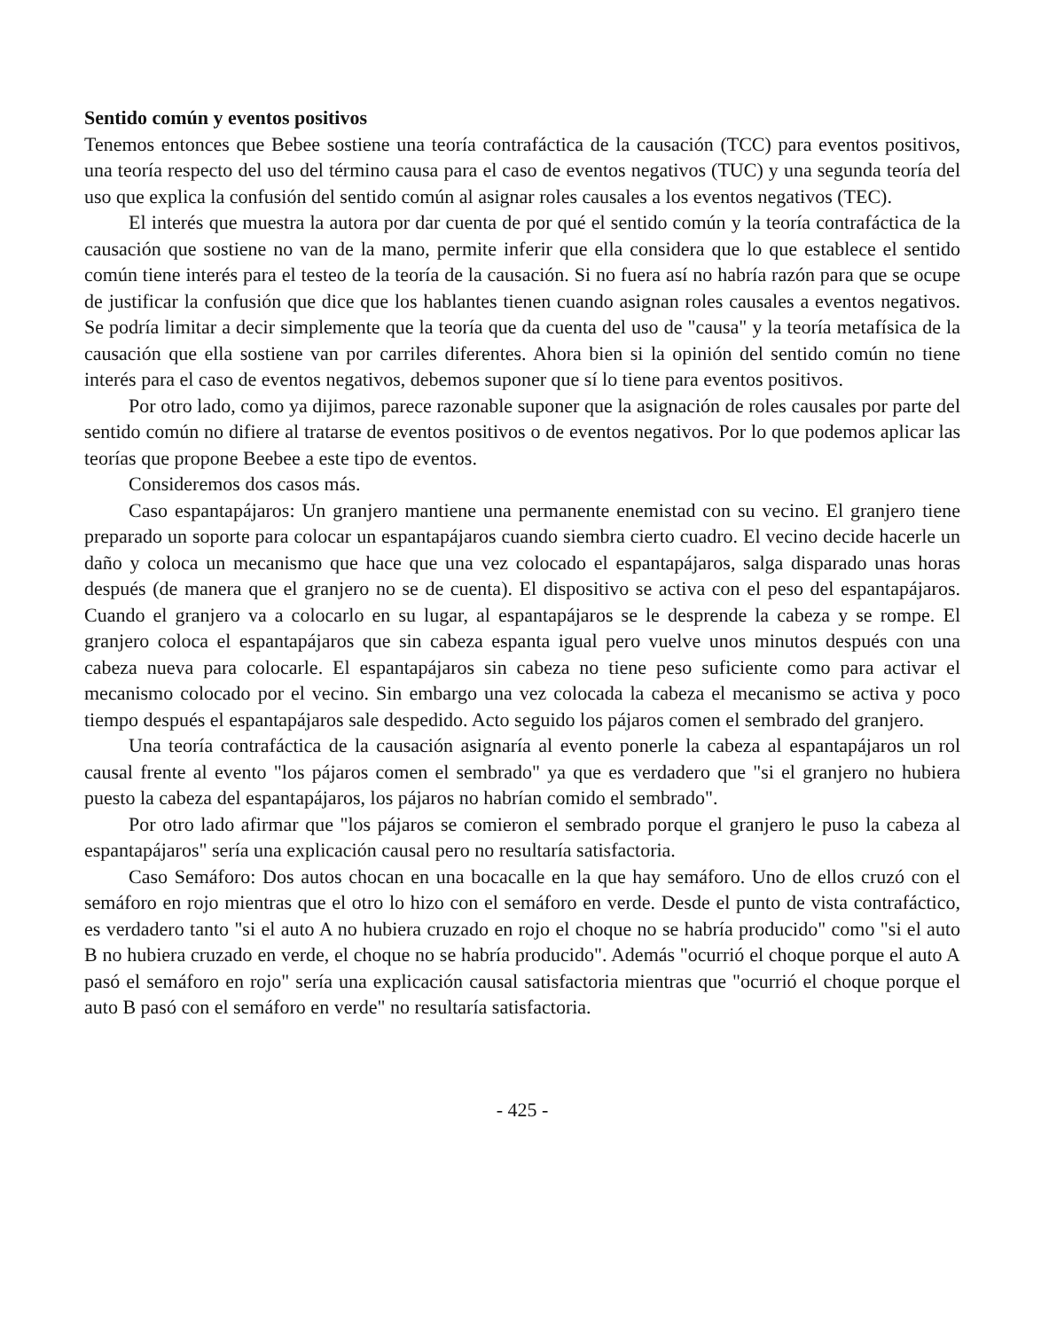Sentido común y eventos positivos
Tenemos entonces que Bebee sostiene una teoría contrafáctica de la causación (TCC) para eventos positivos, una teoría respecto del uso del término causa para el caso de eventos negativos (TUC) y una segunda teoría del uso que explica la confusión del sentido común al asignar roles causales a los eventos negativos (TEC).
El interés que muestra la autora por dar cuenta de por qué el sentido común y la teoría contrafáctica de la causación que sostiene no van de la mano, permite inferir que ella considera que lo que establece el sentido común tiene interés para el testeo de la teoría de la causación. Si no fuera así no habría razón para que se ocupe de justificar la confusión que dice que los hablantes tienen cuando asignan roles causales a eventos negativos. Se podría limitar a decir simplemente que la teoría que da cuenta del uso de "causa" y la teoría metafísica de la causación que ella sostiene van por carriles diferentes. Ahora bien si la opinión del sentido común no tiene interés para el caso de eventos negativos, debemos suponer que sí lo tiene para eventos positivos.
Por otro lado, como ya dijimos, parece razonable suponer que la asignación de roles causales por parte del sentido común no difiere al tratarse de eventos positivos o de eventos negativos. Por lo que podemos aplicar las teorías que propone Beebee a este tipo de eventos.
Consideremos dos casos más.
Caso espantapájaros: Un granjero mantiene una permanente enemistad con su vecino. El granjero tiene preparado un soporte para colocar un espantapájaros cuando siembra cierto cuadro. El vecino decide hacerle un daño y coloca un mecanismo que hace que una vez colocado el espantapájaros, salga disparado unas horas después (de manera que el granjero no se de cuenta). El dispositivo se activa con el peso del espantapájaros. Cuando el granjero va a colocarlo en su lugar, al espantapájaros se le desprende la cabeza y se rompe. El granjero coloca el espantapájaros que sin cabeza espanta igual pero vuelve unos minutos después con una cabeza nueva para colocarle. El espantapájaros sin cabeza no tiene peso suficiente como para activar el mecanismo colocado por el vecino. Sin embargo una vez colocada la cabeza el mecanismo se activa y poco tiempo después el espantapájaros sale despedido. Acto seguido los pájaros comen el sembrado del granjero.
Una teoría contrafáctica de la causación asignaría al evento ponerle la cabeza al espantapájaros un rol causal frente al evento "los pájaros comen el sembrado" ya que es verdadero que "si el granjero no hubiera puesto la cabeza del espantapájaros, los pájaros no habrían comido el sembrado".
Por otro lado afirmar que "los pájaros se comieron el sembrado porque el granjero le puso la cabeza al espantapájaros" sería una explicación causal pero no resultaría satisfactoria.
Caso Semáforo: Dos autos chocan en una bocacalle en la que hay semáforo. Uno de ellos cruzó con el semáforo en rojo mientras que el otro lo hizo con el semáforo en verde. Desde el punto de vista contrafáctico, es verdadero tanto "si el auto A no hubiera cruzado en rojo el choque no se habría producido" como "si el auto B no hubiera cruzado en verde, el choque no se habría producido". Además "ocurrió el choque porque el auto A pasó el semáforo en rojo" sería una explicación causal satisfactoria mientras que "ocurrió el choque porque el auto B pasó con el semáforo en verde" no resultaría satisfactoria.
- 425 -